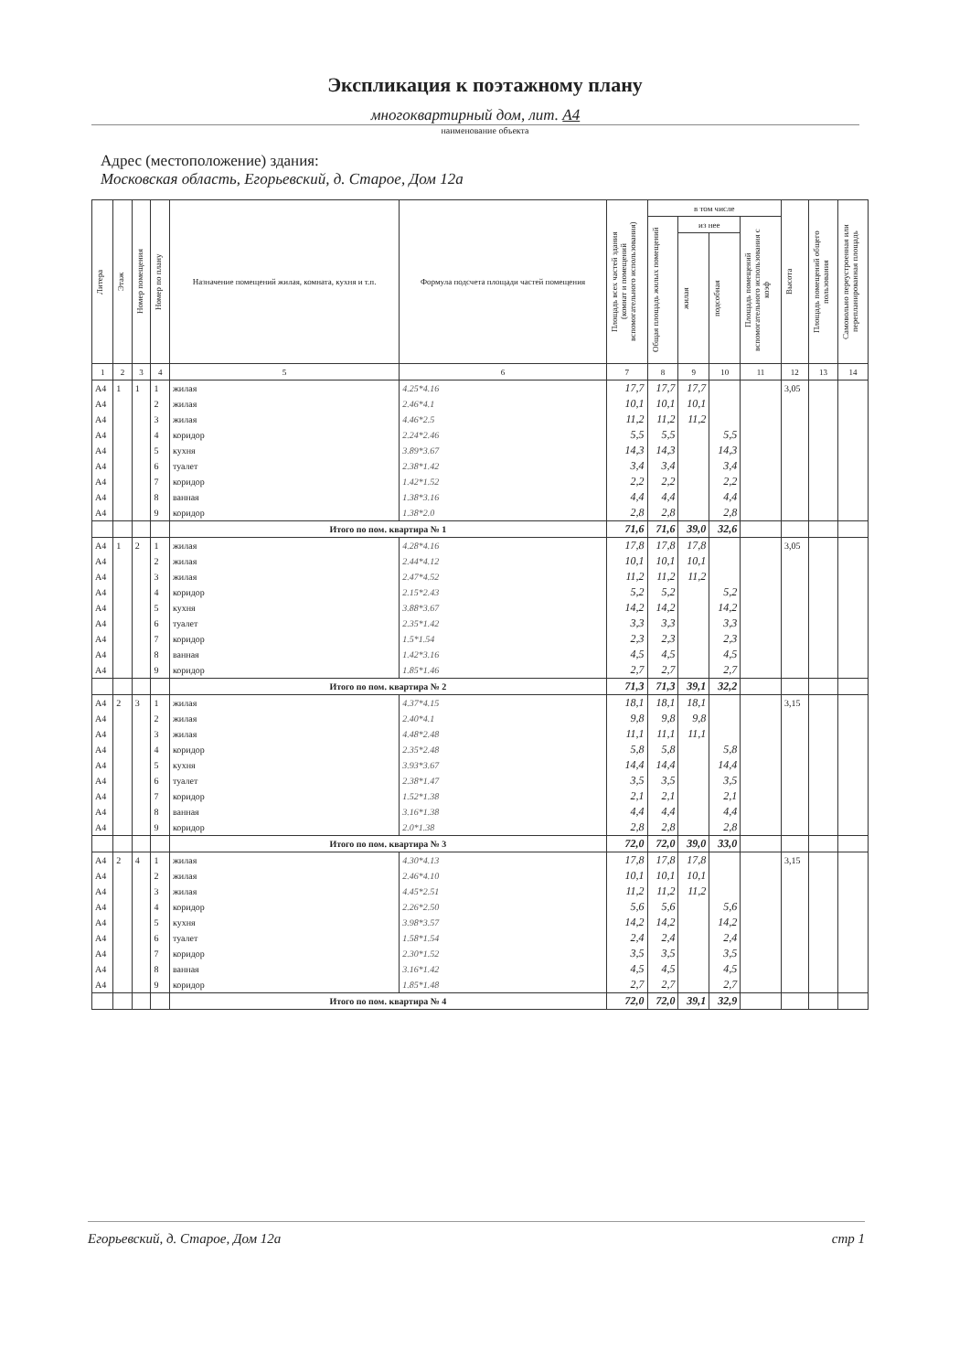Экспликация к поэтажному плану
многоквартирный дом, лит. А4
наименование объекта
Адрес (местоположение) здания:
Московская область, Егорьевский, д. Старое, Дом 12а
| Литера | Этаж | Номер помещения | Номер по плану | Назначение помещений жилая, комната, кухня и т.п. | Формула подсчета площади частей помещения | Площадь всех частей здания (комнат и помещений вспомогательного использования) | в том числе | | | | Высота | Площадь помещений общего пользования | Самовольно переустроенная или перепланированная площадь |
| --- | --- | --- | --- | --- | --- | --- | --- | --- | --- | --- | --- | --- | --- |
| | | | | | | | Общая площадь жилых помещений | из нее | | Площадь помещений вспомогательного использования с коэф | | | |
| | | | | | | | | жилая | подсобная | | | | |
| 1 | 2 | 3 | 4 | 5 | 6 | 7 | 8 | 9 | 10 | 11 | 12 | 13 | 14 |
| А4 | 1 | 1 | 1 | жилая | 4.25*4.16 | 17,7 | 17,7 | 17,7 | | | 3,05 | | |
| А4 | | | 2 | жилая | 2.46*4.1 | 10,1 | 10,1 | 10,1 | | | | | |
| А4 | | | 3 | жилая | 4.46*2.5 | 11,2 | 11,2 | 11,2 | | | | | |
| А4 | | | 4 | коридор | 2.24*2.46 | 5,5 | 5,5 | | 5,5 | | | | |
| А4 | | | 5 | кухня | 3.89*3.67 | 14,3 | 14,3 | | 14,3 | | | | |
| А4 | | | 6 | туалет | 2.38*1.42 | 3,4 | 3,4 | | 3,4 | | | | |
| А4 | | | 7 | коридор | 1.42*1.52 | 2,2 | 2,2 | | 2,2 | | | | |
| А4 | | | 8 | ванная | 1.38*3.16 | 4,4 | 4,4 | | 4,4 | | | | |
| А4 | | | 9 | коридор | 1.38*2.0 | 2,8 | 2,8 | | 2,8 | | | | |
| | | | | Итого по пом. квартира № 1 | | 71,6 | 71,6 | 39,0 | 32,6 | | | | |
| А4 | 1 | 2 | 1 | жилая | 4.28*4.16 | 17,8 | 17,8 | 17,8 | | | 3,05 | | |
| А4 | | | 2 | жилая | 2.44*4.12 | 10,1 | 10,1 | 10,1 | | | | | |
| А4 | | | 3 | жилая | 2.47*4.52 | 11,2 | 11,2 | 11,2 | | | | | |
| А4 | | | 4 | коридор | 2.15*2.43 | 5,2 | 5,2 | | 5,2 | | | | |
| А4 | | | 5 | кухня | 3.88*3.67 | 14,2 | 14,2 | | 14,2 | | | | |
| А4 | | | 6 | туалет | 2.35*1.42 | 3,3 | 3,3 | | 3,3 | | | | |
| А4 | | | 7 | коридор | 1.5*1.54 | 2,3 | 2,3 | | 2,3 | | | | |
| А4 | | | 8 | ванная | 1.42*3.16 | 4,5 | 4,5 | | 4,5 | | | | |
| А4 | | | 9 | коридор | 1.85*1.46 | 2,7 | 2,7 | | 2,7 | | | | |
| | | | | Итого по пом. квартира № 2 | | 71,3 | 71,3 | 39,1 | 32,2 | | | | |
| А4 | 2 | 3 | 1 | жилая | 4.37*4.15 | 18,1 | 18,1 | 18,1 | | | 3,15 | | |
| А4 | | | 2 | жилая | 2.40*4.1 | 9,8 | 9,8 | 9,8 | | | | | |
| А4 | | | 3 | жилая | 4.48*2.48 | 11,1 | 11,1 | 11,1 | | | | | |
| А4 | | | 4 | коридор | 2.35*2.48 | 5,8 | 5,8 | | 5,8 | | | | |
| А4 | | | 5 | кухня | 3.93*3.67 | 14,4 | 14,4 | | 14,4 | | | | |
| А4 | | | 6 | туалет | 2.38*1.47 | 3,5 | 3,5 | | 3,5 | | | | |
| А4 | | | 7 | коридор | 1.52*1.38 | 2,1 | 2,1 | | 2,1 | | | | |
| А4 | | | 8 | ванная | 3.16*1.38 | 4,4 | 4,4 | | 4,4 | | | | |
| А4 | | | 9 | коридор | 2.0*1.38 | 2,8 | 2,8 | | 2,8 | | | | |
| | | | | Итого по пом. квартира № 3 | | 72,0 | 72,0 | 39,0 | 33,0 | | | | |
| А4 | 2 | 4 | 1 | жилая | 4.30*4.13 | 17,8 | 17,8 | 17,8 | | | 3,15 | | |
| А4 | | | 2 | жилая | 2.46*4.10 | 10,1 | 10,1 | 10,1 | | | | | |
| А4 | | | 3 | жилая | 4.45*2.51 | 11,2 | 11,2 | 11,2 | | | | | |
| А4 | | | 4 | коридор | 2.26*2.50 | 5,6 | 5,6 | | 5,6 | | | | |
| А4 | | | 5 | кухня | 3.98*3.57 | 14,2 | 14,2 | | 14,2 | | | | |
| А4 | | | 6 | туалет | 1.58*1.54 | 2,4 | 2,4 | | 2,4 | | | | |
| А4 | | | 7 | коридор | 2.30*1.52 | 3,5 | 3,5 | | 3,5 | | | | |
| А4 | | | 8 | ванная | 3.16*1.42 | 4,5 | 4,5 | | 4,5 | | | | |
| А4 | | | 9 | коридор | 1.85*1.48 | 2,7 | 2,7 | | 2,7 | | | | |
| | | | | Итого по пом. квартира № 4 | | 72,0 | 72,0 | 39,1 | 32,9 | | | | |
Егорьевский, д. Старое, Дом 12а стр 1